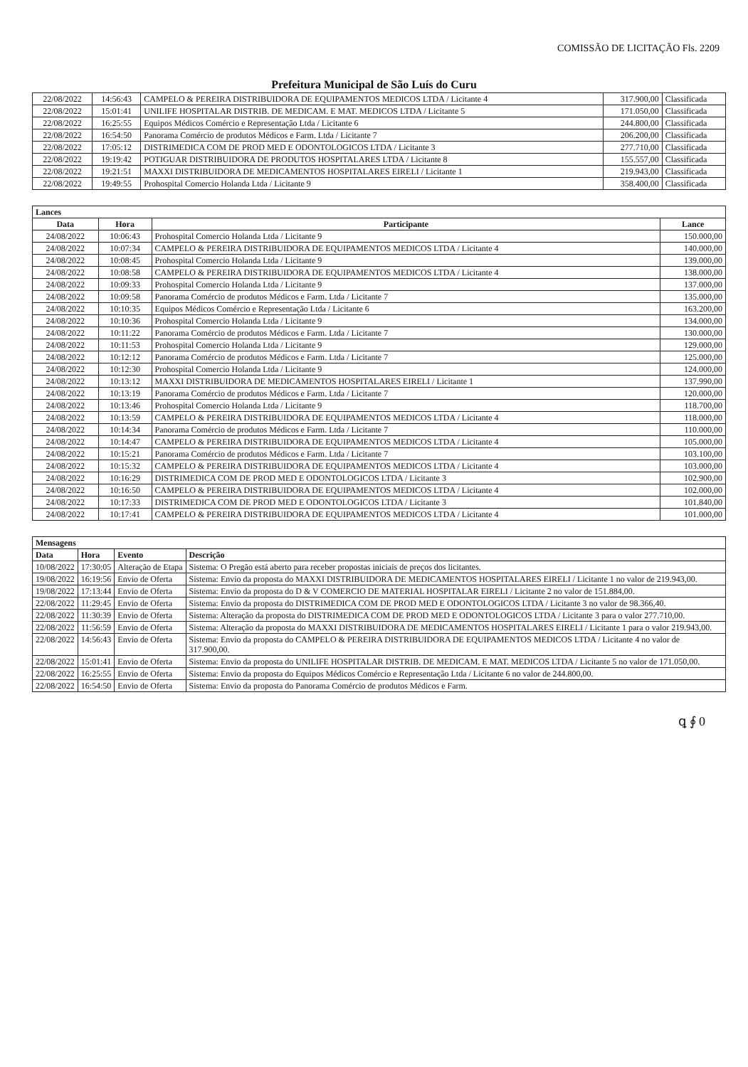COMISSÃO DE LICITAÇÃO Fls. 2209
Prefeitura Municipal de São Luís do Curu
| 22/08/2022 | 14:56:43 | CAMPELO & PEREIRA DISTRIBUIDORA DE EQUIPAMENTOS MEDICOS LTDA / Licitante 4 | 317.900,00 | Classificada |
| 22/08/2022 | 15:01:41 | UNILIFE HOSPITALAR DISTRIB. DE MEDICAM. E MAT. MEDICOS LTDA / Licitante 5 | 171.050,00 | Classificada |
| 22/08/2022 | 16:25:55 | Equipos Médicos Comércio e Representação Ltda / Licitante 6 | 244.800,00 | Classificada |
| 22/08/2022 | 16:54:50 | Panorama Comércio de produtos Médicos e Farm. Ltda / Licitante 7 | 206.200,00 | Classificada |
| 22/08/2022 | 17:05:12 | DISTRIMEDICA COM DE PROD MED E ODONTOLOGICOS LTDA / Licitante 3 | 277.710,00 | Classificada |
| 22/08/2022 | 19:19:42 | POTIGUAR DISTRIBUIDORA DE PRODUTOS HOSPITALARES LTDA / Licitante 8 | 155.557,00 | Classificada |
| 22/08/2022 | 19:21:51 | MAXXI DISTRIBUIDORA DE MEDICAMENTOS HOSPITALARES EIRELI / Licitante 1 | 219.943,00 | Classificada |
| 22/08/2022 | 19:49:55 | Prohospital Comercio Holanda Ltda / Licitante 9 | 358.400,00 | Classificada |
| Lances | | | |
| Data | Hora | Participante | Lance |
| 24/08/2022 | 10:06:43 | Prohospital Comercio Holanda Ltda / Licitante 9 | 150.000,00 |
| 24/08/2022 | 10:07:34 | CAMPELO & PEREIRA DISTRIBUIDORA DE EQUIPAMENTOS MEDICOS LTDA / Licitante 4 | 140.000,00 |
| 24/08/2022 | 10:08:45 | Prohospital Comercio Holanda Ltda / Licitante 9 | 139.000,00 |
| 24/08/2022 | 10:08:58 | CAMPELO & PEREIRA DISTRIBUIDORA DE EQUIPAMENTOS MEDICOS LTDA / Licitante 4 | 138.000,00 |
| 24/08/2022 | 10:09:33 | Prohospital Comercio Holanda Ltda / Licitante 9 | 137.000,00 |
| 24/08/2022 | 10:09:58 | Panorama Comércio de produtos Médicos e Farm. Ltda / Licitante 7 | 135.000,00 |
| 24/08/2022 | 10:10:35 | Equipos Médicos Comércio e Representação Ltda / Licitante 6 | 163.200,00 |
| 24/08/2022 | 10:10:36 | Prohospital Comercio Holanda Ltda / Licitante 9 | 134.000,00 |
| 24/08/2022 | 10:11:22 | Panorama Comércio de produtos Médicos e Farm. Ltda / Licitante 7 | 130.000,00 |
| 24/08/2022 | 10:11:53 | Prohospital Comercio Holanda Ltda / Licitante 9 | 129.000,00 |
| 24/08/2022 | 10:12:12 | Panorama Comércio de produtos Médicos e Farm. Ltda / Licitante 7 | 125.000,00 |
| 24/08/2022 | 10:12:30 | Prohospital Comercio Holanda Ltda / Licitante 9 | 124.000,00 |
| 24/08/2022 | 10:13:12 | MAXXI DISTRIBUIDORA DE MEDICAMENTOS HOSPITALARES EIRELI / Licitante 1 | 137.990,00 |
| 24/08/2022 | 10:13:19 | Panorama Comércio de produtos Médicos e Farm. Ltda / Licitante 7 | 120.000,00 |
| 24/08/2022 | 10:13:46 | Prohospital Comercio Holanda Ltda / Licitante 9 | 118.700,00 |
| 24/08/2022 | 10:13:59 | CAMPELO & PEREIRA DISTRIBUIDORA DE EQUIPAMENTOS MEDICOS LTDA / Licitante 4 | 118.000,00 |
| 24/08/2022 | 10:14:34 | Panorama Comércio de produtos Médicos e Farm. Ltda / Licitante 7 | 110.000,00 |
| 24/08/2022 | 10:14:47 | CAMPELO & PEREIRA DISTRIBUIDORA DE EQUIPAMENTOS MEDICOS LTDA / Licitante 4 | 105.000,00 |
| 24/08/2022 | 10:15:21 | Panorama Comércio de produtos Médicos e Farm. Ltda / Licitante 7 | 103.100,00 |
| 24/08/2022 | 10:15:32 | CAMPELO & PEREIRA DISTRIBUIDORA DE EQUIPAMENTOS MEDICOS LTDA / Licitante 4 | 103.000,00 |
| 24/08/2022 | 10:16:29 | DISTRIMEDICA COM DE PROD MED E ODONTOLOGICOS LTDA / Licitante 3 | 102.900,00 |
| 24/08/2022 | 10:16:50 | CAMPELO & PEREIRA DISTRIBUIDORA DE EQUIPAMENTOS MEDICOS LTDA / Licitante 4 | 102.000,00 |
| 24/08/2022 | 10:17:33 | DISTRIMEDICA COM DE PROD MED E ODONTOLOGICOS LTDA / Licitante 3 | 101.840,00 |
| 24/08/2022 | 10:17:41 | CAMPELO & PEREIRA DISTRIBUIDORA DE EQUIPAMENTOS MEDICOS LTDA / Licitante 4 | 101.000,00 |
| Mensagens | | | |
| Data | Hora | Evento | Descrição |
| 10/08/2022 | 17:30:05 | Alteração de Etapa | Sistema: O Pregão está aberto para receber propostas iniciais de preços dos licitantes. |
| 19/08/2022 | 16:19:56 | Envio de Oferta | Sistema: Envio da proposta do MAXXI DISTRIBUIDORA DE MEDICAMENTOS HOSPITALARES EIRELI / Licitante 1 no valor de 219.943,00. |
| 19/08/2022 | 17:13:44 | Envio de Oferta | Sistema: Envio da proposta do D & V COMERCIO DE MATERIAL HOSPITALAR EIRELI / Licitante 2 no valor de 151.884,00. |
| 22/08/2022 | 11:29:45 | Envio de Oferta | Sistema: Envio da proposta do DISTRIMEDICA COM DE PROD MED E ODONTOLOGICOS LTDA / Licitante 3 no valor de 98.366,40. |
| 22/08/2022 | 11:30:39 | Envio de Oferta | Sistema: Alteração da proposta do DISTRIMEDICA COM DE PROD MED E ODONTOLOGICOS LTDA / Licitante 3 para o valor 277.710,00. |
| 22/08/2022 | 11:56:59 | Envio de Oferta | Sistema: Alteração da proposta do MAXXI DISTRIBUIDORA DE MEDICAMENTOS HOSPITALARES EIRELI / Licitante 1 para o valor 219.943,00. |
| 22/08/2022 | 14:56:43 | Envio de Oferta | Sistema: Envio da proposta do CAMPELO & PEREIRA DISTRIBUIDORA DE EQUIPAMENTOS MEDICOS LTDA / Licitante 4 no valor de 317.900,00. |
| 22/08/2022 | 15:01:41 | Envio de Oferta | Sistema: Envio da proposta do UNILIFE HOSPITALAR DISTRIB. DE MEDICAM. E MAT. MEDICOS LTDA / Licitante 5 no valor de 171.050,00. |
| 22/08/2022 | 16:25:55 | Envio de Oferta | Sistema: Envio da proposta do Equipos Médicos Comércio e Representação Ltda / Licitante 6 no valor de 244.800,00. |
| 22/08/2022 | 16:54:50 | Envio de Oferta | Sistema: Envio da proposta do Panorama Comércio de produtos Médicos e Farm. |
ꝗ ∮ 0